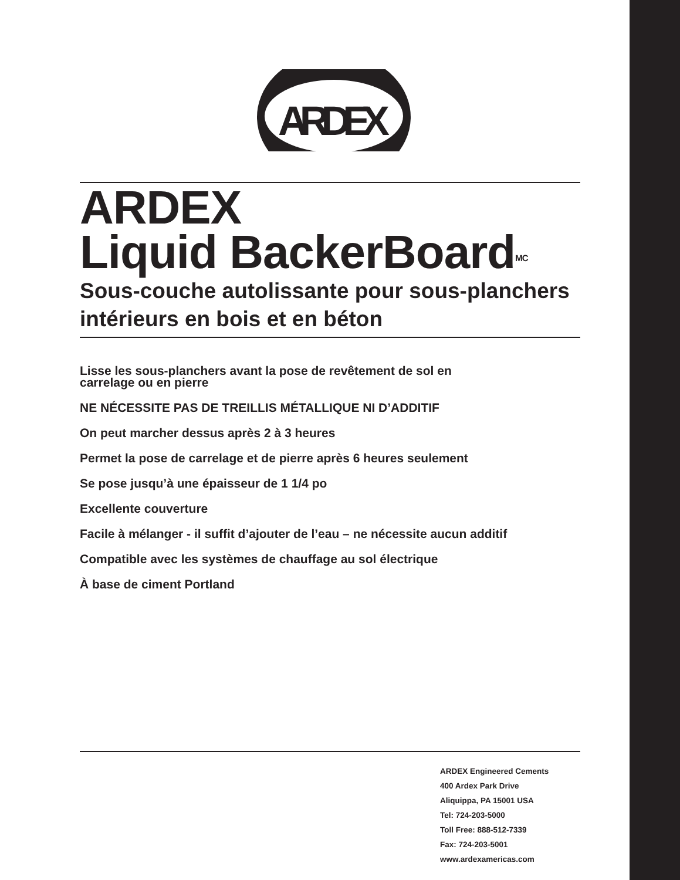ARDEX
ARDEX
Liquid BackerBoard<sup>MC</sup>
Sous-couche autolissante pour sous-planchers intérieurs en bois et en béton
Lisse les sous-planchers avant la pose de revêtement de sol en
carrelage ou en pierre
NE NÉCESSITE PAS DE TREILLIS MÉTALLIQUE NI D’ADDITIF
On peut marcher dessus après 2 à 3 heures
Permet la pose de carrelage et de pierre après 6 heures seulement
Se pose jusqu’à une épaisseur de 1 1/4 po
Excellente couverture
Facile à mélanger - il suffit d’ajouter de l’eau – ne nécessite aucun additif
Compatible avec les systèmes de chauffage au sol électrique
À base de ciment Portland
ARDEX Engineered Cements
400 Ardex Park Drive
Aliquippa, PA 15001 USA
Tel: 724-203-5000
Toll Free: 888-512-7339
Fax: 724-203-5001
www.ardexamericas.com